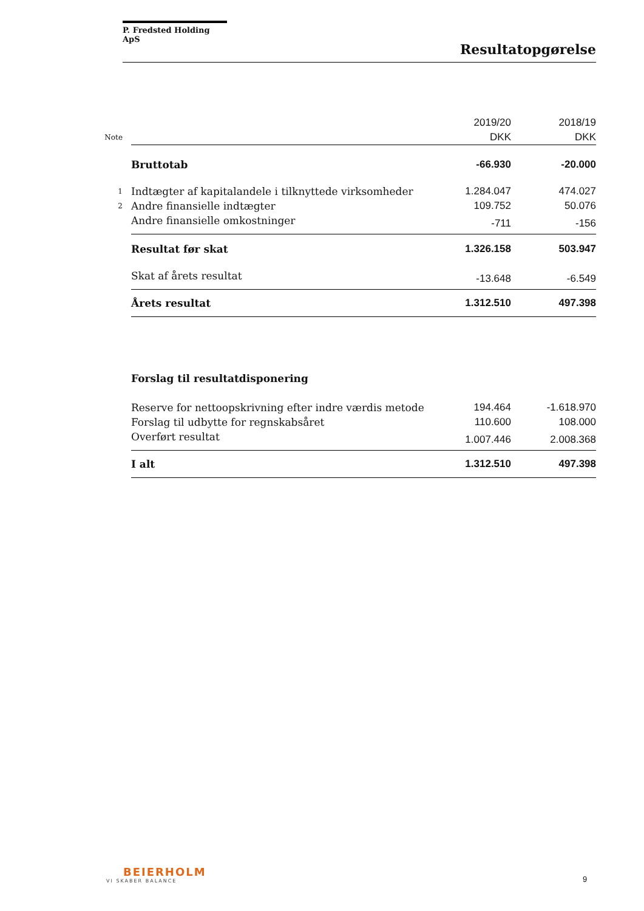P. Fredsted Holding ApS
Resultatopgørelse
| | | 2019/20 | 2018/19 |
| --- | --- | --- | --- |
| Note | | DKK | DKK |
| | Bruttotab | -66.930 | -20.000 |
| 1 | Indtægter af kapitalandele i tilknyttede virksomheder | 1.284.047 | 474.027 |
| 2 | Andre finansielle indtægter | 109.752 | 50.076 |
| | Andre finansielle omkostninger | -711 | -156 |
| | Resultat før skat | 1.326.158 | 503.947 |
| | Skat af årets resultat | -13.648 | -6.549 |
| | Årets resultat | 1.312.510 | 497.398 |
| | Forslag til resultatdisponering | | |
| | Reserve for nettoopskrivning efter indre værdis metode | 194.464 | -1.618.970 |
| | Forslag til udbytte for regnskabsåret | 110.600 | 108.000 |
| | Overført resultat | 1.007.446 | 2.008.368 |
| | I alt | 1.312.510 | 497.398 |
BEIERHOLM
VI SKABER BALANCE
9